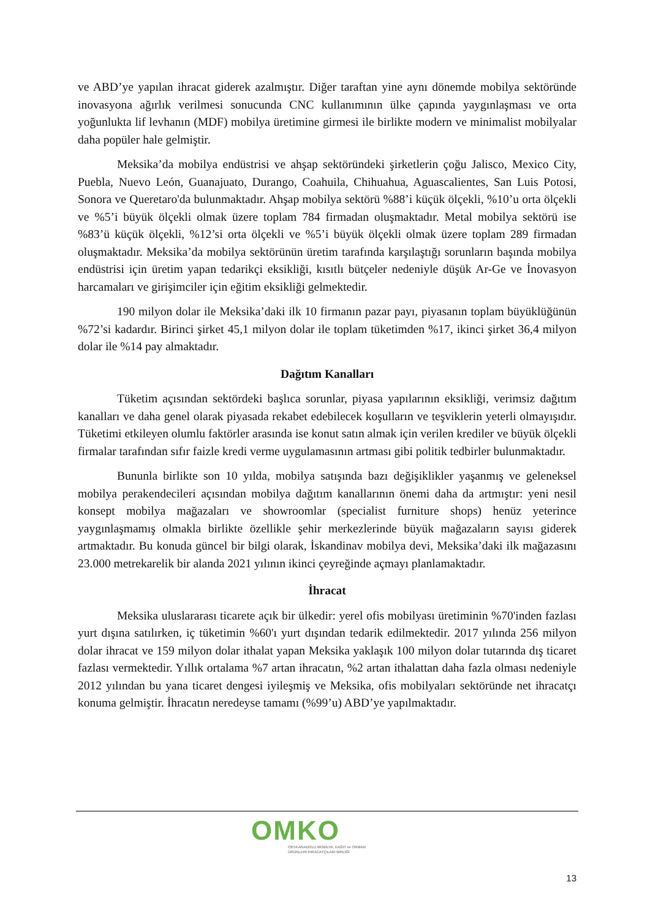ve ABD’ye yapılan ihracat giderek azalmıştır. Diğer taraftan yine aynı dönemde mobilya sektöründe inovasyona ağırlık verilmesi sonucunda CNC kullanımının ülke çapında yaygınlaşması ve orta yoğunlukta lif levhanın (MDF) mobilya üretimine girmesi ile birlikte modern ve minimalist mobilyalar daha popüler hale gelmiştir.
Meksika’da mobilya endüstrisi ve ahşap sektöründeki şirketlerin çoğu Jalisco, Mexico City, Puebla, Nuevo León, Guanajuato, Durango, Coahuila, Chihuahua, Aguascalientes, San Luis Potosi, Sonora ve Queretaro'da bulunmaktadır. Ahşap mobilya sektörü %88’i küçük ölçekli, %10’u orta ölçekli ve %5’i büyük ölçekli olmak üzere toplam 784 firmadan oluşmaktadır. Metal mobilya sektörü ise %83’ü küçük ölçekli, %12’si orta ölçekli ve %5’i büyük ölçekli olmak üzere toplam 289 firmadan oluşmaktadır. Meksika’da mobilya sektörünün üretim tarafında karşılaştığı sorunların başında mobilya endüstrisi için üretim yapan tedarikçi eksikliği, kısıtlı bütçeler nedeniyle düşük Ar-Ge ve İnovasyon harcamaları ve girişimciler için eğitim eksikliği gelmektedir.
190 milyon dolar ile Meksika’daki ilk 10 firmanın pazar payı, piyasanın toplam büyüklüğünün %72’si kadardır. Birinci şirket 45,1 milyon dolar ile toplam tüketimden %17, ikinci şirket 36,4 milyon dolar ile %14 pay almaktadır.
Dağıtım Kanalları
Tüketim açısından sektördeki başlıca sorunlar, piyasa yapılarının eksikliği, verimsiz dağıtım kanalları ve daha genel olarak piyasada rekabet edebilecek koşulların ve teşviklerin yeterli olmayışıdır. Tüketimi etkileyen olumlu faktörler arasında ise konut satın almak için verilen krediler ve büyük ölçekli firmalar tarafından sıfır faizle kredi verme uygulamasının artması gibi politik tedbirler bulunmaktadır.
Bununla birlikte son 10 yılda, mobilya satışında bazı değişiklikler yaşanmış ve geleneksel mobilya perakendecileri açısından mobilya dağıtım kanallarının önemi daha da artmıştır: yeni nesil konsept mobilya mağazaları ve showroomlar (specialist furniture shops) henüz yeterince yaygınlaşmamış olmakla birlikte özellikle şehir merkezlerinde büyük mağazaların sayısı giderek artmaktadır. Bu konuda güncel bir bilgi olarak, İskandinav mobilya devi, Meksika’daki ilk mağazasını 23.000 metrekarelik bir alanda 2021 yılının ikinci çeyreğinde açmayı planlamaktadır.
İhracat
Meksika uluslararası ticarete açık bir ülkedir: yerel ofis mobilyası üretiminin %70'inden fazlası yurt dışına satılırken, iç tüketimin %60'ı yurt dışından tedarik edilmektedir. 2017 yılında 256 milyon dolar ihracat ve 159 milyon dolar ithalat yapan Meksika yaklaşık 100 milyon dolar tutarında dış ticaret fazlası vermektedir. Yıllık ortalama %7 artan ihracatın, %2 artan ithalattan daha fazla olması nedeniyle 2012 yılından bu yana ticaret dengesi iyileşmiş ve Meksika, ofis mobilyaları sektöründe net ihracatçı konuma gelmiştir. İhracatın neredeyse tamamı (%99’u) ABD’ye yapılmaktadır.
OMKO
ORTA ANADOLU MOBİLYA, KAĞIT ve ORMAN ÜRÜNLERİ İHRACATÇILARI BİRLİĞİ
13